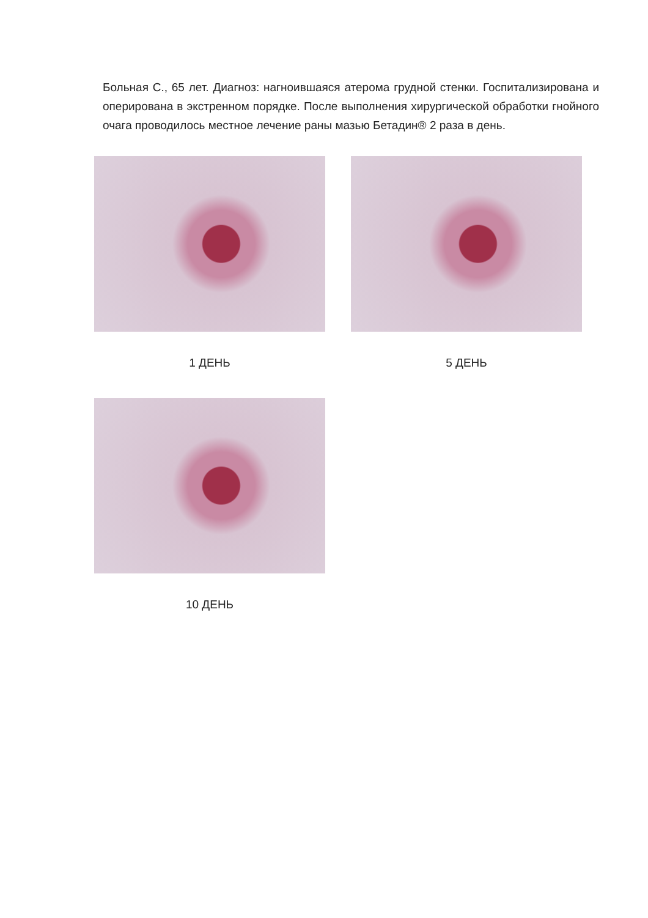Больная С., 65 лет. Диагноз: нагноившаяся атерома грудной стенки. Госпитализирована и оперирована в экстренном порядке. После выполнения хирургической обработки гнойного очага проводилось местное лечение раны мазью Бетадин® 2 раза в день.
1 ДЕНЬ 5 ДЕНЬ
10 ДЕНЬ